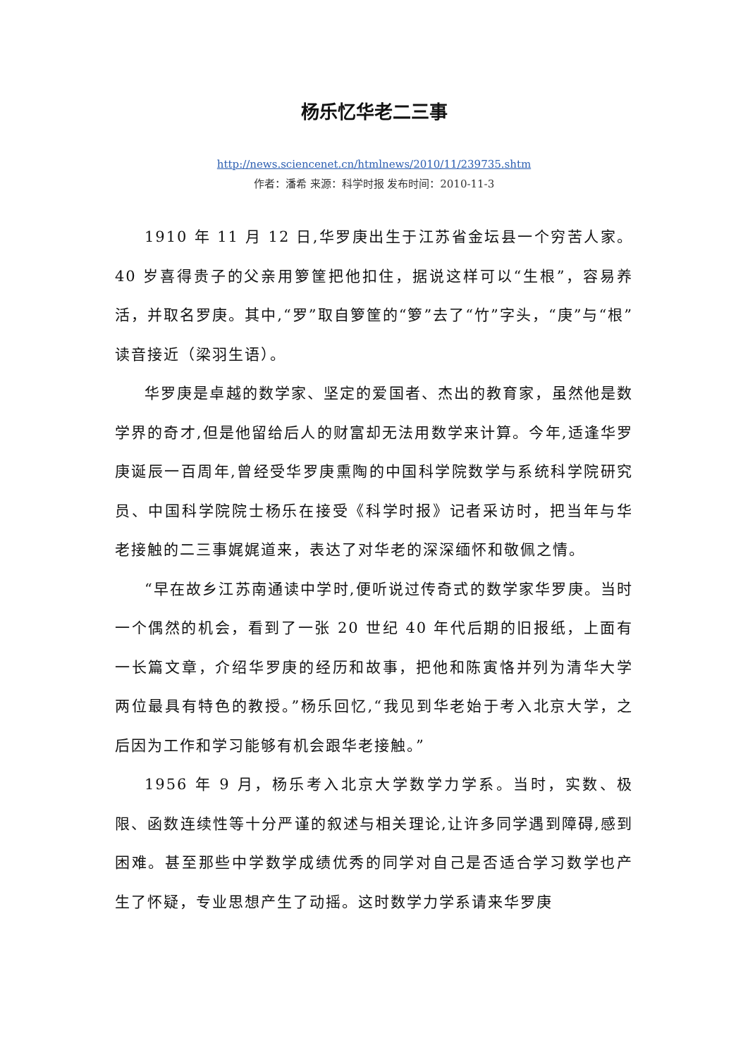杨乐忆华老二三事
http://news.sciencenet.cn/htmlnews/2010/11/239735.shtm
作者：潘希 来源：科学时报 发布时间：2010-11-3
1910 年 11 月 12 日,华罗庚出生于江苏省金坛县一个穷苦人家。40 岁喜得贵子的父亲用箩筐把他扣住，据说这样可以“生根”，容易养活，并取名罗庚。其中,“罗”取自箩筐的“箩”去了“竹”字头，“庚”与“根”读音接近（梁羽生语）。
华罗庚是卓越的数学家、坚定的爱国者、杰出的教育家，虽然他是数学界的奇才,但是他留给后人的财富却无法用数学来计算。今年,适逢华罗庚诞辰一百周年,曾经受华罗庚熏陶的中国科学院数学与系统科学院研究员、中国科学院院士杨乐在接受《科学时报》记者采访时，把当年与华老接触的二三事娓娓道来，表达了对华老的深深缅怀和敬佩之情。
“早在故乡江苏南通读中学时,便听说过传奇式的数学家华罗庚。当时一个偶然的机会，看到了一张 20 世纪 40 年代后期的旧报纸，上面有一长篇文章，介绍华罗庚的经历和故事，把他和陈寅恪并列为清华大学两位最具有特色的教授。”杨乐回忆,“我见到华老始于考入北京大学，之后因为工作和学习能够有机会跟华老接触。”
1956 年 9 月，杨乐考入北京大学数学力学系。当时，实数、极限、函数连续性等十分严谨的叙述与相关理论,让许多同学遇到障碍,感到困难。甚至那些中学数学成绩优秀的同学对自己是否适合学习数学也产生了怀疑，专业思想产生了动摇。这时数学力学系请来华罗庚